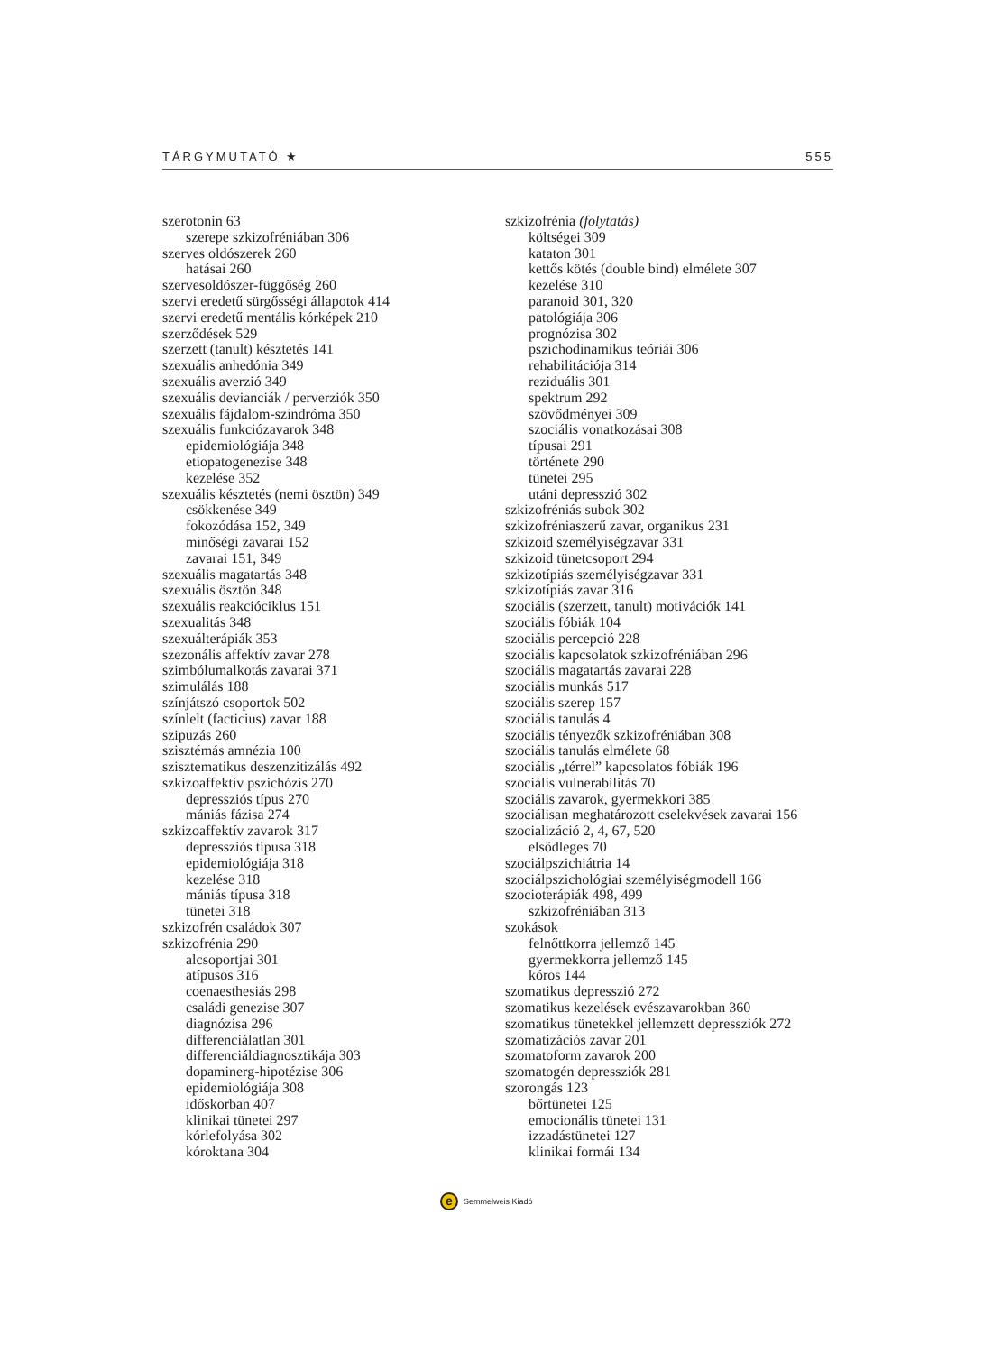TÁRGYMUTATÓ ★ 555
szerotonin 63
szerepe szkizofréniában 306
szerves oldószerek 260
hatásai 260
szervesoldószer-függőség 260
szervi eredetű sürgősségi állapotok 414
szervi eredetű mentális kórképek 210
szerződések 529
szerzett (tanult) késztetés 141
szexuális anhedónia 349
szexuális averzió 349
szexuális devianciák / perverziók 350
szexuális fájdalom-szindróma 350
szexuális funkciózavarok 348
epidemiológiája 348
etiopatogenezise 348
kezelése 352
szexuális késztetés (nemi ösztön) 349
csökkenése 349
fokozódása 152, 349
minőségi zavarai 152
zavarai 151, 349
szexuális magatartás 348
szexuális ösztön 348
szexuális reakcióciklus 151
szexualitás 348
szexuálterápiák 353
szezonális affektív zavar 278
szimbólumalkotás zavarai 371
szimulálás 188
színjátszó csoportok 502
színlelt (facticius) zavar 188
szipuzás 260
szisztémás amnézia 100
szisztematikus deszenzitizálás 492
szkizoaffektív pszichózis 270
depressziós típus 270
mániás fázisa 274
szkizoaffektív zavarok 317
depressziós típusa 318
epidemiológiája 318
kezelése 318
mániás típusa 318
tünetei 318
szkizofrén családok 307
szkizofrénia 290
alcsoportjai 301
atípusos 316
coenaesthesiás 298
családi genezise 307
diagnózisa 296
differenciálatlan 301
differenciáldiagnosztikája 303
dopaminerg-hipotézise 306
epidemiológiája 308
időskorban 407
klinikai tünetei 297
kórlefolyása 302
kóroktana 304
szkizofrénia (folytatás)
költségei 309
kataton 301
kettős kötés (double bind) elmélete 307
kezelése 310
paranoid 301, 320
patológiája 306
prognózisa 302
pszichodinamikus teóriái 306
rehabilitációja 314
reziduális 301
spektrum 292
szövődményei 309
szociális vonatkozásai 308
típusai 291
története 290
tünetei 295
utáni depresszió 302
szkizofréniás subok 302
szkizofréniaszerű zavar, organikus 231
szkizoid személyiségzavar 331
szkizoid tünetcsoport 294
szkizotípiás személyiségzavar 331
szkizotípiás zavar 316
szociális (szerzett, tanult) motivációk 141
szociális fóbiák 104
szociális percepció 228
szociális kapcsolatok szkizofréniában 296
szociális magatartás zavarai 228
szociális munkás 517
szociális szerep 157
szociális tanulás 4
szociális tényezők szkizofréniában 308
szociális tanulás elmélete 68
szociális „térrel” kapcsolatos fóbiák 196
szociális vulnerabilitás 70
szociális zavarok, gyermekkori 385
szociálisan meghatározott cselekvések zavarai 156
szocializáció 2, 4, 67, 520
elsődleges 70
szociálpszichiátria 14
szociálpszichológiai személyiségmodell 166
szocioterápiák 498, 499
szkizofréniában 313
szokások
felnőttkorra jellemző 145
gyermekkorra jellemző 145
kóros 144
szomatikus depresszió 272
szomatikus kezelések evészavarokban 360
szomatikus tünetekkel jellemzett depressziók 272
szomatizációs zavar 201
szomatoform zavarok 200
szomatogén depressziók 281
szorongás 123
bőrtünetei 125
emocionális tünetei 131
izzadástünetei 127
klinikai formái 134
e
Semmelweis Kiadó